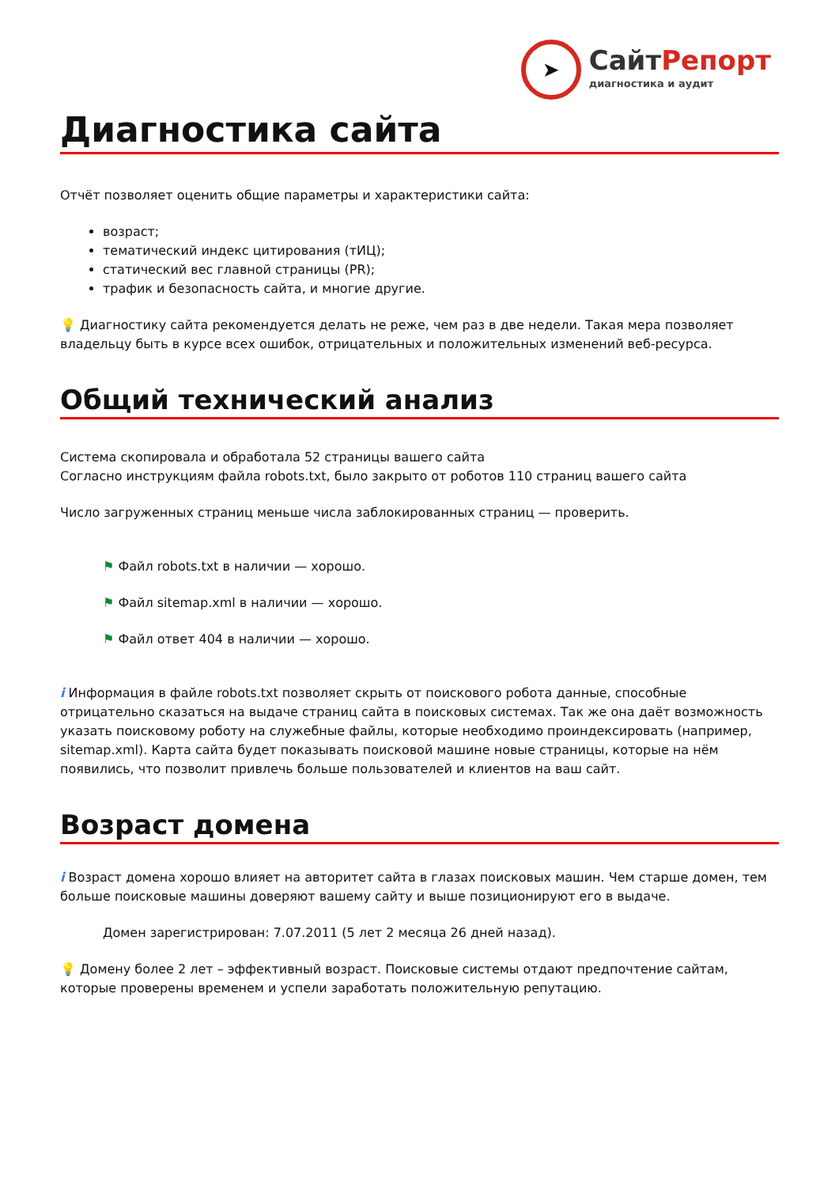➤
СайтРепорт
диагностика и аудит
Диагностика сайта
Отчёт позволяет оценить общие параметры и характеристики сайта:
возраст;
тематический индекс цитирования (тИЦ);
статический вес главной страницы (PR);
трафик и безопасность сайта, и многие другие.
💡 Диагностику сайта рекомендуется делать не реже, чем раз в две недели. Такая мера позволяет владельцу быть в курсе всех ошибок, отрицательных и положительных изменений веб-ресурса.
Общий технический анализ
Система скопировала и обработала 52 страницы вашего сайта
Согласно инструкциям файла robots.txt, было закрыто от роботов 110 страниц вашего сайта
Число загруженных страниц меньше числа заблокированных страниц — проверить.
⚑ Файл robots.txt в наличии — хорошо.
⚑ Файл sitemap.xml в наличии — хорошо.
⚑ Файл ответ 404 в наличии — хорошо.
i Информация в файле robots.txt позволяет скрыть от поискового робота данные, способные отрицательно сказаться на выдаче страниц сайта в поисковых системах. Так же она даёт возможность указать поисковому роботу на служебные файлы, которые необходимо проиндексировать (например, sitemap.xml). Карта сайта будет показывать поисковой машине новые страницы, которые на нём появились, что позволит привлечь больше пользователей и клиентов на ваш сайт.
Возраст домена
i Возраст домена хорошо влияет на авторитет сайта в глазах поисковых машин. Чем старше домен, тем больше поисковые машины доверяют вашему сайту и выше позиционируют его в выдаче.
Домен зарегистрирован: 7.07.2011 (5 лет 2 месяца 26 дней назад).
💡 Домену более 2 лет – эффективный возраст. Поисковые системы отдают предпочтение сайтам, которые проверены временем и успели заработать положительную репутацию.